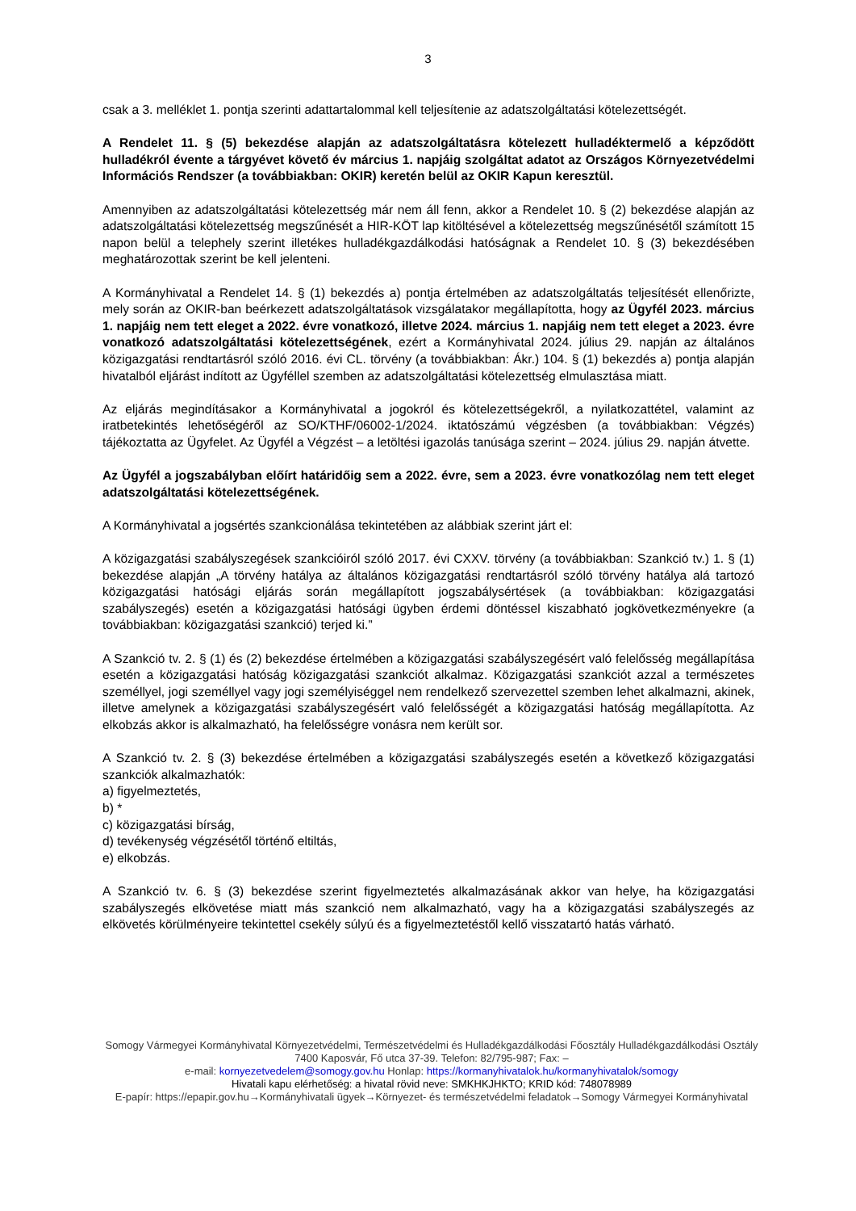3
csak a 3. melléklet 1. pontja szerinti adattartalommal kell teljesítenie az adatszolgáltatási kötelezettségét.
A Rendelet 11. § (5) bekezdése alapján az adatszolgáltatásra kötelezett hulladéktermelő a képződött hulladékról évente a tárgyévet követő év március 1. napjáig szolgáltat adatot az Országos Környezetvédelmi Információs Rendszer (a továbbiakban: OKIR) keretén belül az OKIR Kapun keresztül.
Amennyiben az adatszolgáltatási kötelezettség már nem áll fenn, akkor a Rendelet 10. § (2) bekezdése alapján az adatszolgáltatási kötelezettség megszűnését a HIR-KÖT lap kitöltésével a kötelezettség megszűnésétől számított 15 napon belül a telephely szerint illetékes hulladékgazdálkodási hatóságnak a Rendelet 10. § (3) bekezdésében meghatározottak szerint be kell jelenteni.
A Kormányhivatal a Rendelet 14. § (1) bekezdés a) pontja értelmében az adatszolgáltatás teljesítését ellenőrizte, mely során az OKIR-ban beérkezett adatszolgáltatások vizsgálatakor megállapította, hogy az Ügyfél 2023. március 1. napjáig nem tett eleget a 2022. évre vonatkozó, illetve 2024. március 1. napjáig nem tett eleget a 2023. évre vonatkozó adatszolgáltatási kötelezettségének, ezért a Kormányhivatal 2024. július 29. napján az általános közigazgatási rendtartásról szóló 2016. évi CL. törvény (a továbbiakban: Ákr.) 104. § (1) bekezdés a) pontja alapján hivatalból eljárást indított az Ügyféllel szemben az adatszolgáltatási kötelezettség elmulasztása miatt.
Az eljárás megindításakor a Kormányhivatal a jogokról és kötelezettségekről, a nyilatkozattétel, valamint az iratbetekintés lehetőségéről az SO/KTHF/06002-1/2024. iktatószámú végzésben (a továbbiakban: Végzés) tájékoztatta az Ügyfelet. Az Ügyfél a Végzést – a letöltési igazolás tanúsága szerint – 2024. július 29. napján átvette.
Az Ügyfél a jogszabályban előírt határidőig sem a 2022. évre, sem a 2023. évre vonatkozólag nem tett eleget adatszolgáltatási kötelezettségének.
A Kormányhivatal a jogsértés szankcionálása tekintetében az alábbiak szerint járt el:
A közigazgatási szabályszegések szankcióiról szóló 2017. évi CXXV. törvény (a továbbiakban: Szankció tv.) 1. § (1) bekezdése alapján „A törvény hatálya az általános közigazgatási rendtartásról szóló törvény hatálya alá tartozó közigazgatási hatósági eljárás során megállapított jogszabálysértések (a továbbiakban: közigazgatási szabályszegés) esetén a közigazgatási hatósági ügyben érdemi döntéssel kiszabható jogkövetkezményekre (a továbbiakban: közigazgatási szankció) terjed ki.”
A Szankció tv. 2. § (1) és (2) bekezdése értelmében a közigazgatási szabályszegésért való felelősség megállapítása esetén a közigazgatási hatóság közigazgatási szankciót alkalmaz. Közigazgatási szankciót azzal a természetes személlyel, jogi személlyel vagy jogi személyiséggel nem rendelkező szervezettel szemben lehet alkalmazni, akinek, illetve amelynek a közigazgatási szabályszegésért való felelősségét a közigazgatási hatóság megállapította. Az elkobzás akkor is alkalmazható, ha felelősségre vonásra nem került sor.
A Szankció tv. 2. § (3) bekezdése értelmében a közigazgatási szabályszegés esetén a következő közigazgatási szankciók alkalmazhatók:
a) figyelmeztetés,
b) *
c) közigazgatási bírság,
d) tevékenység végzésétől történő eltiltás,
e) elkobzás.
A Szankció tv. 6. § (3) bekezdése szerint figyelmeztetés alkalmazásának akkor van helye, ha közigazgatási szabályszegés elkövetése miatt más szankció nem alkalmazható, vagy ha a közigazgatási szabályszegés az elkövetés körülményeire tekintettel csekély súlyú és a figyelmeztetéstől kellő visszatartó hatás várható.
Somogy Vármegyei Kormányhivatal Környezetvédelmi, Természetvédelmi és Hulladékgazdálkodási Főosztály Hulladékgazdálkodási Osztály
7400 Kaposvár, Fő utca 37-39. Telefon: 82/795-987; Fax: –
e-mail: kornyezetvedelem@somogy.gov.hu Honlap: https://kormanyhivatalok.hu/kormanyhivatalok/somogy
Hivatali kapu elérhetőség: a hivatal rövid neve: SMKHKJHKTO; KRID kód: 748078989
E-papír: https://epapir.gov.hu→Kormányhivatali ügyek→Környezet- és természetvédelmi feladatok→Somogy Vármegyei Kormányhivatal